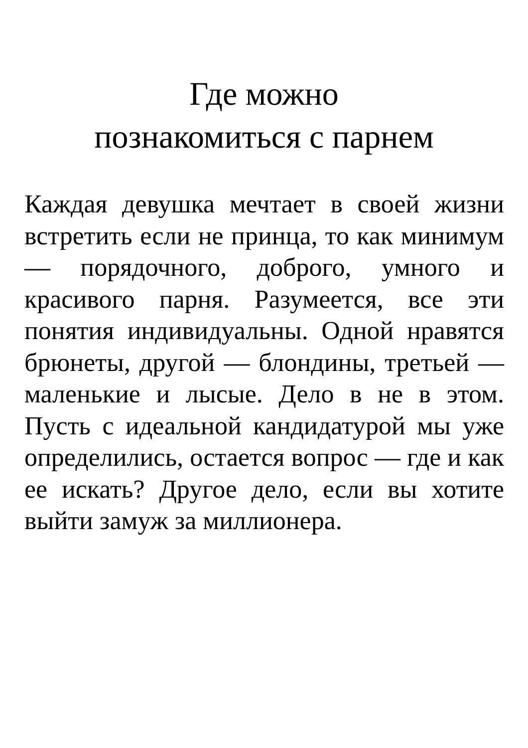Где можно
познакомиться с парнем
Каждая девушка мечтает в своей жизни встретить если не принца, то как минимум — порядочного, доброго, умного и красивого парня. Разумеется, все эти понятия индивидуальны. Одной нравятся брюнеты, другой — блондины, третьей — маленькие и лысые. Дело в не в этом. Пусть с идеальной кандидатурой мы уже определились, остается вопрос — где и как ее искать? Другое дело, если вы хотите выйти замуж за миллионера.